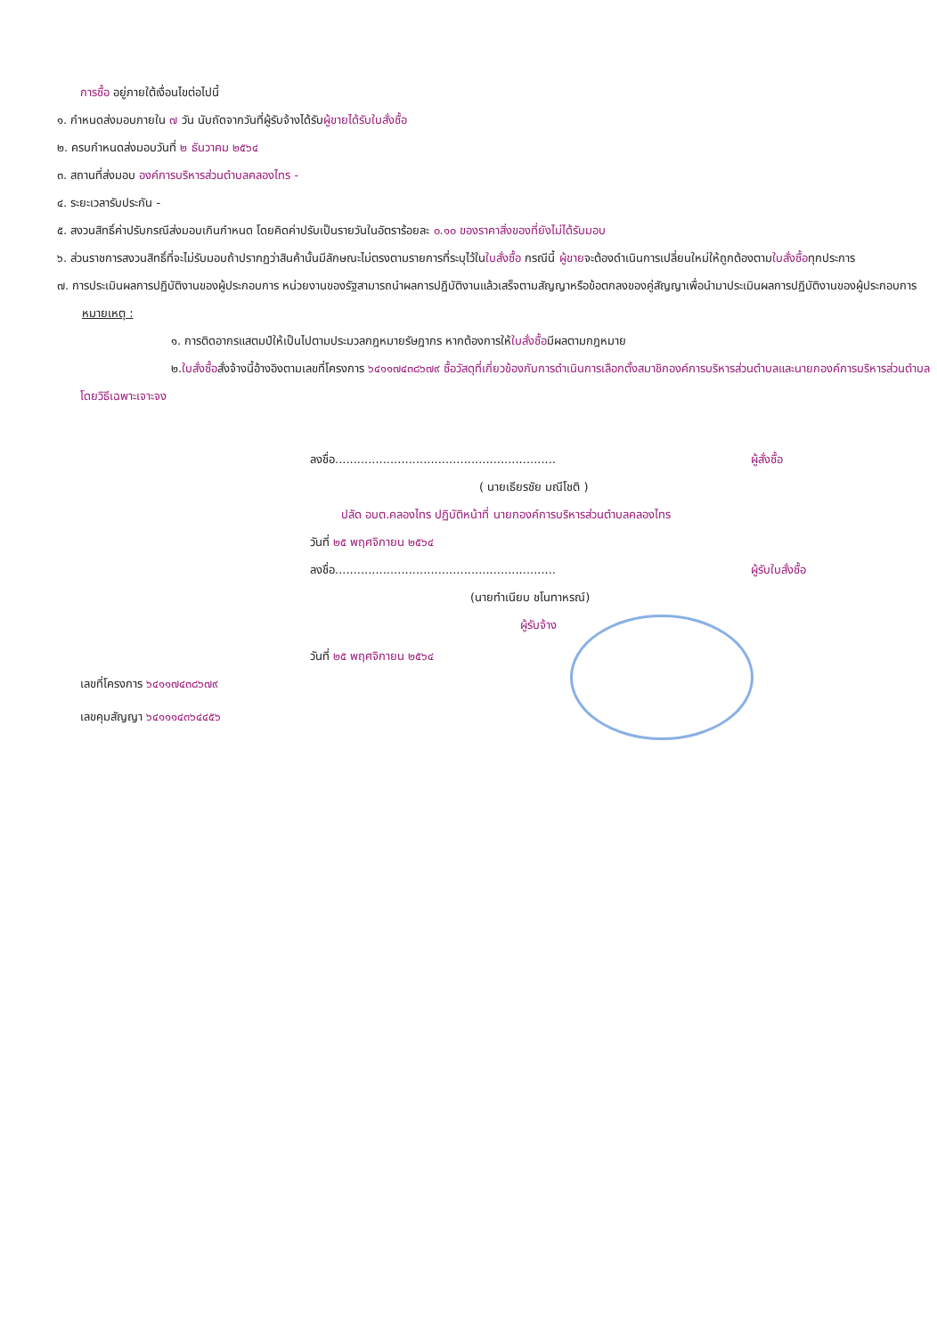การซื้อ อยู่ภายใต้เงื่อนไขต่อไปนี้
๑. กำหนดส่งมอบภายใน ๗ วัน นับถัดจากวันที่ผู้รับจ้างได้รับผู้ขายได้รับใบสั่งซื้อ
๒. ครบกำหนดส่งมอบวันที่ ๒ ธันวาคม ๒๕๖๔
๓. สถานที่ส่งมอบ องค์การบริหารส่วนตำบลคลองไทร -
๔. ระยะเวลารับประกัน -
๕. สงวนสิทธิ์ค่าปรับกรณีส่งมอบเกินกำหนด โดยคิดค่าปรับเป็นรายวันในอัตราร้อยละ ๐.๑๐ ของราคาสิ่งของที่ยังไม่ได้รับมอบ
๖. ส่วนราชการสงวนสิทธิ์ที่จะไม่รับมอบถ้าปรากฏว่าสินค้านั้นมีลักษณะไม่ตรงตามรายการที่ระบุไว้ในใบสั่งซื้อ กรณีนี้ ผู้ขายจะต้องดำเนินการเปลี่ยนใหม่ให้ถูกต้องตามใบสั่งซื้อทุกประการ
๗. การประเมินผลการปฏิบัติงานของผู้ประกอบการ หน่วยงานของรัฐสามารถนำผลการปฏิบัติงานแล้วเสร็จตามสัญญาหรือข้อตกลงของคู่สัญญาเพื่อนำมาประเมินผลการปฏิบัติงานของผู้ประกอบการ
หมายเหตุ :
๑. การติดอากรแสตมป์ให้เป็นไปตามประมวลกฎหมายรัษฎากร หากต้องการให้ใบสั่งซื้อมีผลตามกฎหมาย
๒.ใบสั่งซื้อสั่งจ้างนี้อ้างอิงตามเลขที่โครงการ ๖๔๑๑๗๔๓๘๖๗๙ ซื้อวัสดุที่เกี่ยวข้องกับการดำเนินการเลือกตั้งสมาชิกองค์การบริหารส่วนตำบลและนายกองค์การบริหารส่วนตำบล โดยวิธีเฉพาะเจาะจง
ลงชื่อ............................................................ ผู้สั่งซื้อ
( นายเธียรชัย มณีโชติ )
ปลัด อบต.คลองไทร ปฏิบัติหน้าที่ นายกองค์การบริหารส่วนตำบลคลองไทร
วันที่ ๒๕ พฤศจิกายน ๒๕๖๔
ลงชื่อ............................................................ ผู้รับใบสั่งซื้อ
(นายทำเนียบ ชโนทาหรณ์)
ผู้รับจ้าง
วันที่ ๒๕ พฤศจิกายน ๒๕๖๔
เลขที่โครงการ ๖๔๑๑๗๔๓๘๖๗๙
เลขคุมสัญญา ๖๔๑๑๑๔๓๖๔๔๕๖